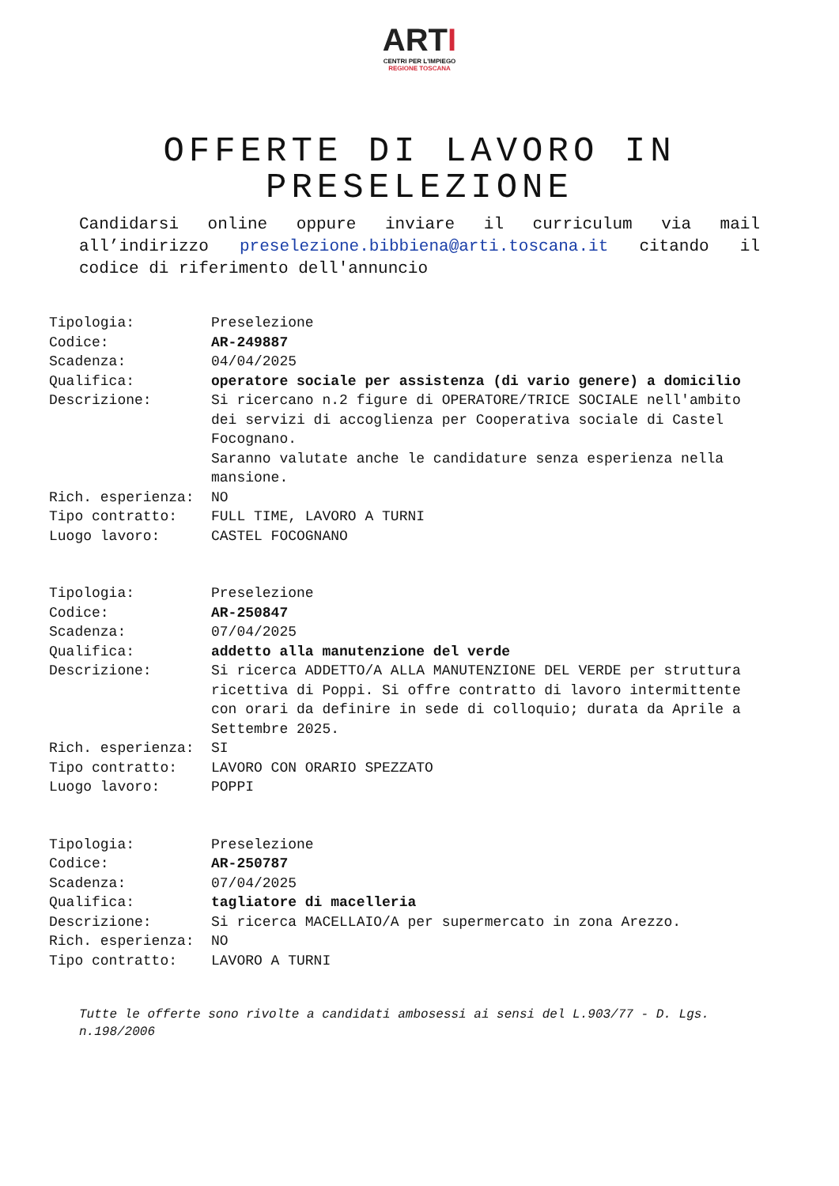ARTI
CENTRI PER L'IMPIEGO
REGIONE TOSCANA
OFFERTE DI LAVORO IN PRESELEZIONE
Candidarsi online oppure inviare il curriculum via mail all’indirizzo preselezione.bibbiena@arti.toscana.it citando il codice di riferimento dell'annuncio
| Tipologia: | Preselezione |
| Codice: | AR-249887 |
| Scadenza: | 04/04/2025 |
| Qualifica: | operatore sociale per assistenza (di vario genere) a domicilio |
| Descrizione: | Si ricercano n.2 figure di OPERATORE/TRICE SOCIALE nell'ambito dei servizi di accoglienza per Cooperativa sociale di Castel Focognano. Saranno valutate anche le candidature senza esperienza nella mansione. |
| Rich. esperienza: | NO |
| Tipo contratto: | FULL TIME, LAVORO A TURNI |
| Luogo lavoro: | CASTEL FOCOGNANO |
| Tipologia: | Preselezione |
| Codice: | AR-250847 |
| Scadenza: | 07/04/2025 |
| Qualifica: | addetto alla manutenzione del verde |
| Descrizione: | Si ricerca ADDETTO/A ALLA MANUTENZIONE DEL VERDE per struttura ricettiva di Poppi. Si offre contratto di lavoro intermittente con orari da definire in sede di colloquio; durata da Aprile a Settembre 2025. |
| Rich. esperienza: | SI |
| Tipo contratto: | LAVORO CON ORARIO SPEZZATO |
| Luogo lavoro: | POPPI |
| Tipologia: | Preselezione |
| Codice: | AR-250787 |
| Scadenza: | 07/04/2025 |
| Qualifica: | tagliatore di macelleria |
| Descrizione: | Si ricerca MACELLAIO/A per supermercato in zona Arezzo. |
| Rich. esperienza: | NO |
| Tipo contratto: | LAVORO A TURNI |
Tutte le offerte sono rivolte a candidati ambosessi ai sensi del L.903/77 - D. Lgs. n.198/2006